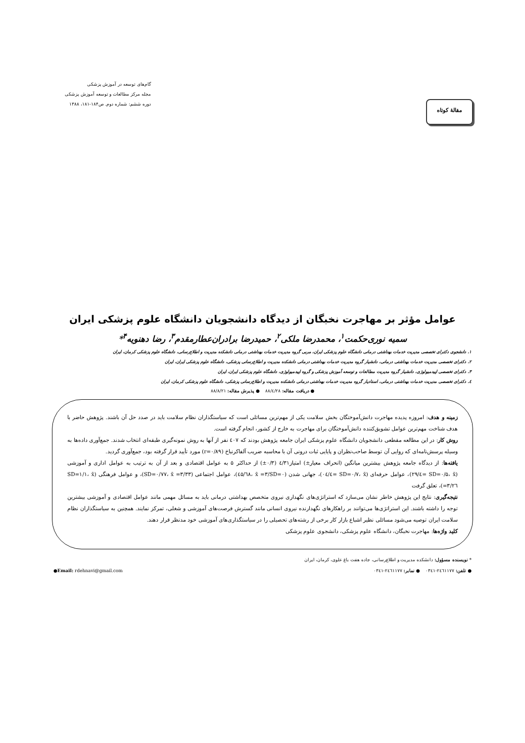مقالهٔ کوتاه
گام‌های توسعه در آموزش پزشکی
مجله مرکز مطالعات و توسعه آموزش پزشکی
دوره ششم: شماره دوم. ص۱۸۴-۱۸۱، ۱۳۸۸
عوامل مؤثر بر مهاجرت نخبگان از دیدگاه دانشجویان دانشگاه علوم پزشکی ایران
سمیه نوری‌حکمت<sup>۱</sup>، محمدرضا ملکی<sup>۲</sup>، حمیدرضا برادران‌عطارمقدم<sup>۳</sup>، رضا دهنویه<sup>۴</sup>*
۱. دانشجوی دکترای تخصصی مدیریت خدمات بهداشتی درمانی دانشگاه علوم پزشکی ایران، مربی گروه مدیریت خدمات بهداشتی درمانی دانشکده مدیریت و اطلاع‌رسانی، دانشگاه علوم پزشکی کرمان، ایران
۲. دکترای تخصصی مدیریت خدمات بهداشتی درمانی، دانشیار گروه مدیریت خدمات بهداشتی درمانی دانشکده مدیریت و اطلاع‌رسانی پزشکی، دانشگاه علوم پزشکی ایران، ایران
۳. دکترای تخصصی اپیدمیولوژی، دانشیار گروه مدیریت مطالعات و توسعه آموزش پزشکی و گروه اپیدمیولوژی، دانشگاه علوم پزشکی ایران، ایران
٤. دکترای تخصصی مدیریت خدمات بهداشتی درمانی، استادیار گروه مدیریت خدمات بهداشتی درمانی دانشکده مدیریت و اطلاع‌رسانی پزشکی، دانشگاه علوم پزشکی کرمان، ایران
● دریافت مقاله: ۸۸/٤/۲۸ ● پذیرش مقاله: ۸۸/۸/۲۱
زمینه و هدف: امروزه پدیده مهاجرت دانش‌آموختگان بخش سلامت یکی از مهم‌ترین مسائلی است که سیاستگذاران نظام سلامت باید در صدد حل آن باشند. پژوهش حاضر با هدف شناخت مهم‌ترین عوامل تشویق‌کننده دانش‌آموختگان برای مهاجرت به خارج از کشور، انجام گرفته است.
روش کار: در این مطالعه مقطعی دانشجویان دانشگاه علوم پزشکی ایران جامعه پژوهش بودند که ٤۰۷ نفر از آنها به روش نمونه‌گیری طبقه‌ای انتخاب شدند. جمع‌آوری داده‌ها به وسیله پرسش‌نامه‌ای که روایی آن توسط صاحب‌نظران و پایایی ثبات درونی آن با محاسبه ضریب آلفاکرنباخ (r=۰/۸۹) مورد تأیید قرار گرفته بود، جمع‌آوری گردید.
یافته‌ها: از دیدگاه جامعه پژوهش بیشترین میانگین (انحراف معیار±) امتیاز٤/۳۱ (۰/۳±) از حداکثر ۵ به عوامل اقتصادی و بعد از آن به ترتیب به عوامل اداری و آموزشی (SD=۰/۵، x̄ =٤/۲۹)، عوامل حرفه‌ای (SD=۰/۷، x̄ =٤/۰٤)، جهانی شدن (SD=۰/٦۸، x̄ =۳/٤۵)، عوامل اجتماعی (SD=۰/۷۷، x̄ =۳/۳۳)، و عوامل فرهنگی (SD=۱/۱، x̄ =۳/۲٦)، تعلق گرفت
نتیجه‌گیری: نتایج این پژوهش خاطر نشان می‌سازد که استراتژی‌های نگهداری نیروی متخصص بهداشتی درمانی باید به مسائل مهمی مانند عوامل اقتصادی و آموزشی بیشترین توجه را داشته باشند. این استراتژی‌ها می‌توانند بر راهکارهای نگهدارنده نیروی انسانی مانند گسترش فرصت‌های آموزشی و شغلی، تمرکز نمایند. همچنین به سیاستگذاران نظام سلامت ایران توصیه می‌شود مسائلی نظیر اشباع بازار کار برخی از رشته‌های تحصیلی را در سیاستگذاری‌های آموزشی خود مدنظر قرار دهند.
کلید واژه‌ها: مهاجرت نخبگان، دانشگاه علوم پزشکی، دانشجوی علوم پزشکی
* نویسنده مسؤول: دانشکده مدیریت و اطلاع‌رسانی، جاده هفت باغ علوی، کرمان، ایران
● تلفن: ۲٤٦۱۱۷۷-۰۳٤۱ ● نمابر: ۲٤٦۱۱۷۷-۰۳٤۱ ●Email: rdehnavi@gmail.com